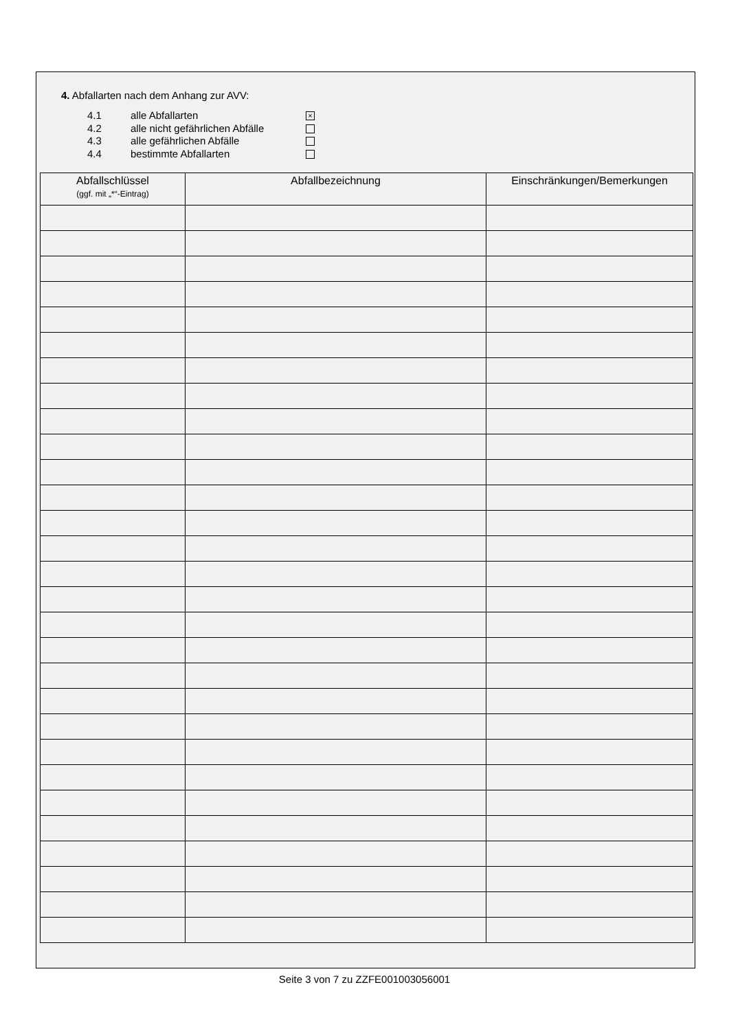4. Abfallarten nach dem Anhang zur AVV:
4.1 alle Abfallarten ×
4.2 alle nicht gefährlichen Abfälle
4.3 alle gefährlichen Abfälle
4.4 bestimmte Abfallarten
| Abfallschlüssel (ggf. mit „*“-Eintrag) | Abfallbezeichnung | Einschränkungen/Bemerkungen |
| --- | --- | --- |
Seite 3 von 7 zu ZZFE001003056001